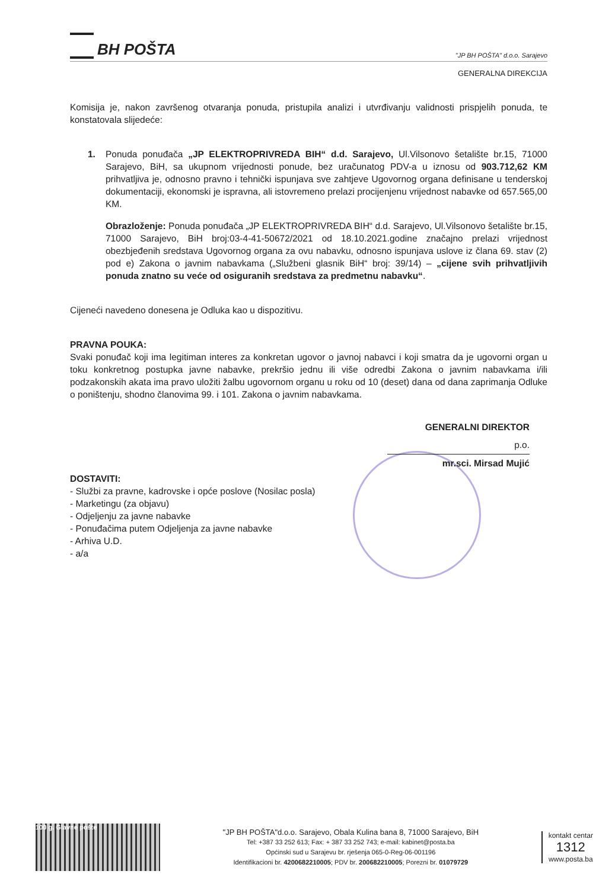BH POŠTA
"JP BH POŠTA" d.o.o. Sarajevo
GENERALNA DIREKCIJA
Komisija je, nakon završenog otvaranja ponuda, pristupila analizi i utvrđivanju validnosti prispjelih ponuda, te konstatovala slijedeće:
1. Ponuda ponuđača „JP ELEKTROPRIVREDA BIH“ d.d. Sarajevo, Ul.Vilsonovo šetalište br.15, 71000 Sarajevo, BiH, sa ukupnom vrijednosti ponude, bez uračunatog PDV-a u iznosu od 903.712,62 KM prihvatljiva je, odnosno pravno i tehnički ispunjava sve zahtjeve Ugovornog organa definisane u tenderskoj dokumentaciji, ekonomski je ispravna, ali istovremeno prelazi procijenjenu vrijednost nabavke od 657.565,00 KM.
Obrazloženje: Ponuda ponuđača „JP ELEKTROPRIVREDA BIH“ d.d. Sarajevo, Ul.Vilsonovo šetalište br.15, 71000 Sarajevo, BiH broj:03-4-41-50672/2021 od 18.10.2021.godine značajno prelazi vrijednost obezbjeđenih sredstava Ugovornog organa za ovu nabavku, odnosno ispunjava uslove iz člana 69. stav (2) pod e) Zakona o javnim nabavkama („Službeni glasnik BiH“ broj: 39/14) – „cijene svih prihvatljivih ponuda znatno su veće od osiguranih sredstava za predmetnu nabavku“.
Cijeneći navedeno donesena je Odluka kao u dispozitivu.
PRAVNA POUKA:
Svaki ponuđač koji ima legitiman interes za konkretan ugovor o javnoj nabavci i koji smatra da je ugovorni organ u toku konkretnog postupka javne nabavke, prekršio jednu ili više odredbi Zakona o javnim nabavkama i/ili podzakonskih akata ima pravo uložiti žalbu ugovornom organu u roku od 10 (deset) dana od dana zaprimanja Odluke o poništenju, shodno članovima 99. i 101. Zakona o javnim nabavkama.
GENERALNI DIREKTOR
p.o.
mr.sci. Mirsad Mujić
DOSTAVITI:
- Službi za pravne, kadrovske i opće poslove (Nosilac posla)
- Marketingu (za objavu)
- Odjeljenju za javne nabavke
- Ponuđačima putem Odjeljenja za javne nabavke
- Arhiva U.D.
- a/a
100 g. Glavne pošte
"JP BH POŠTA"d.o.o. Sarajevo, Obala Kulina bana 8, 71000 Sarajevo, BiH
Tel: +387 33 252 613; Fax: + 387 33 252 743; e-mail: kabinet@posta.ba
Općinski sud u Sarajevu br. rješenja 065-0-Reg-06-001196
Identifikacioni br. 4200682210005; PDV br. 200682210005; Porezni br. 01079729
kontakt centar
1312
www.posta.ba